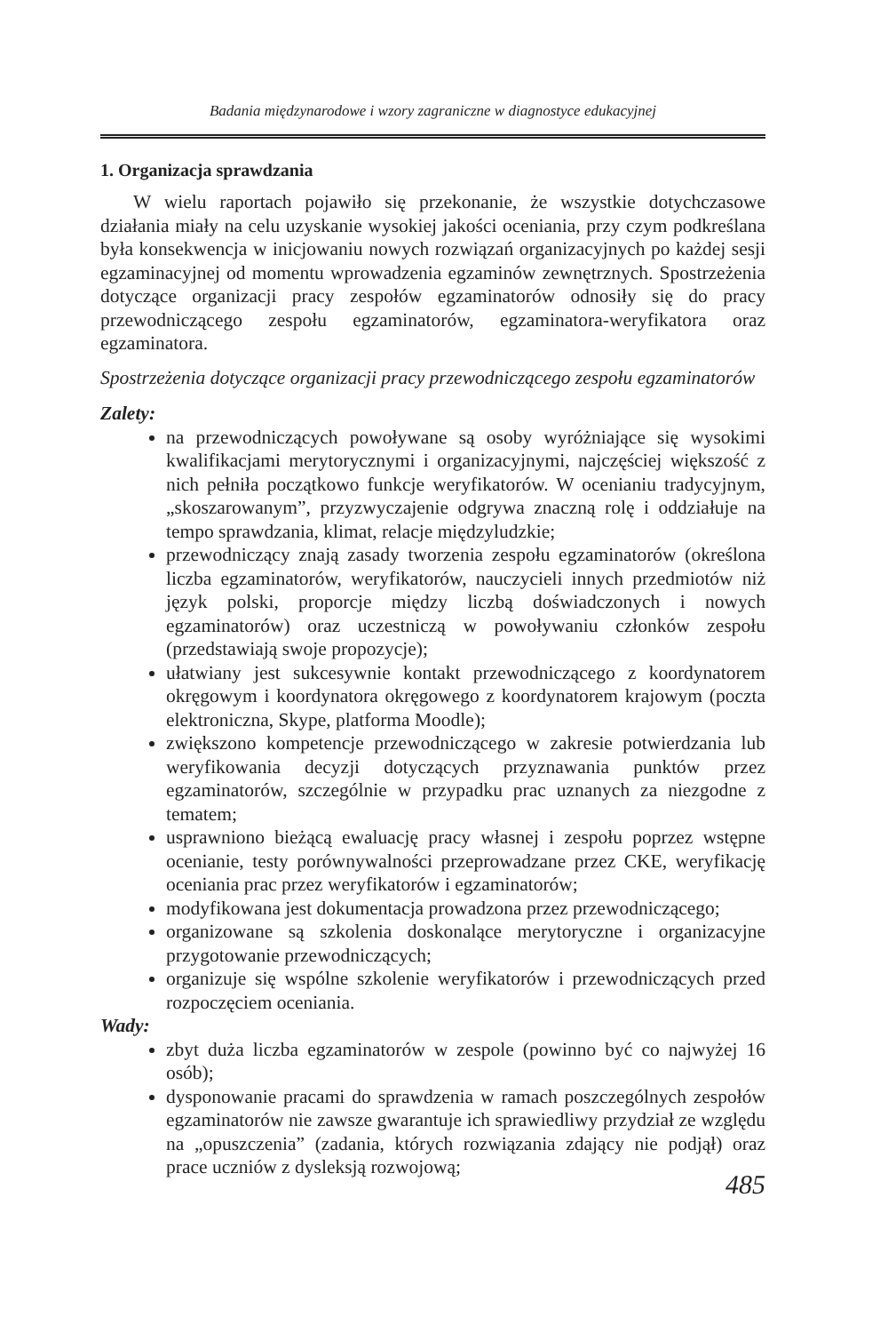Badania międzynarodowe i wzory zagraniczne w diagnostyce edukacyjnej
1. Organizacja sprawdzania
W wielu raportach pojawiło się przekonanie, że wszystkie dotychczasowe działania miały na celu uzyskanie wysokiej jakości oceniania, przy czym podkreślana była konsekwencja w inicjowaniu nowych rozwiązań organizacyjnych po każdej sesji egzaminacyjnej od momentu wprowadzenia egzaminów zewnętrznych. Spostrzeżenia dotyczące organizacji pracy zespołów egzaminatorów odnosiły się do pracy przewodniczącego zespołu egzaminatorów, egzaminatora-weryfikatora oraz egzaminatora.
Spostrzeżenia dotyczące organizacji pracy przewodniczącego zespołu egzaminatorów
Zalety:
na przewodniczących powoływane są osoby wyróżniające się wysokimi kwalifikacjami merytorycznymi i organizacyjnymi, najczęściej większość z nich pełniła początkowo funkcje weryfikatorów. W ocenianiu tradycyjnym, „skoszarowanym”, przyzwyczajenie odgrywa znaczną rolę i oddziałuje na tempo sprawdzania, klimat, relacje międzyludzkie;
przewodniczący znają zasady tworzenia zespołu egzaminatorów (określona liczba egzaminatorów, weryfikatorów, nauczycieli innych przedmiotów niż język polski, proporcje między liczbą doświadczonych i nowych egzaminatorów) oraz uczestniczą w powoływaniu członków zespołu (przedstawiają swoje propozycje);
ułatwiany jest sukcesywnie kontakt przewodniczącego z koordynatorem okręgowym i koordynatora okręgowego z koordynatorem krajowym (poczta elektroniczna, Skype, platforma Moodle);
zwiększono kompetencje przewodniczącego w zakresie potwierdzania lub weryfikowania decyzji dotyczących przyznawania punktów przez egzaminatorów, szczególnie w przypadku prac uznanych za niezgodne z tematem;
usprawniono bieżącą ewaluację pracy własnej i zespołu poprzez wstępne ocenianie, testy porównywalności przeprowadzane przez CKE, weryfikację oceniania prac przez weryfikatorów i egzaminatorów;
modyfikowana jest dokumentacja prowadzona przez przewodniczącego;
organizowane są szkolenia doskonalące merytoryczne i organizacyjne przygotowanie przewodniczących;
organizuje się wspólne szkolenie weryfikatorów i przewodniczących przed rozpoczęciem oceniania.
Wady:
zbyt duża liczba egzaminatorów w zespole (powinno być co najwyżej 16 osób);
dysponowanie pracami do sprawdzenia w ramach poszczególnych zespołów egzaminatorów nie zawsze gwarantuje ich sprawiedliwy przydział ze względu na „opuszczenia” (zadania, których rozwiązania zdający nie podjął) oraz prace uczniów z dysleksją rozwojową;
485